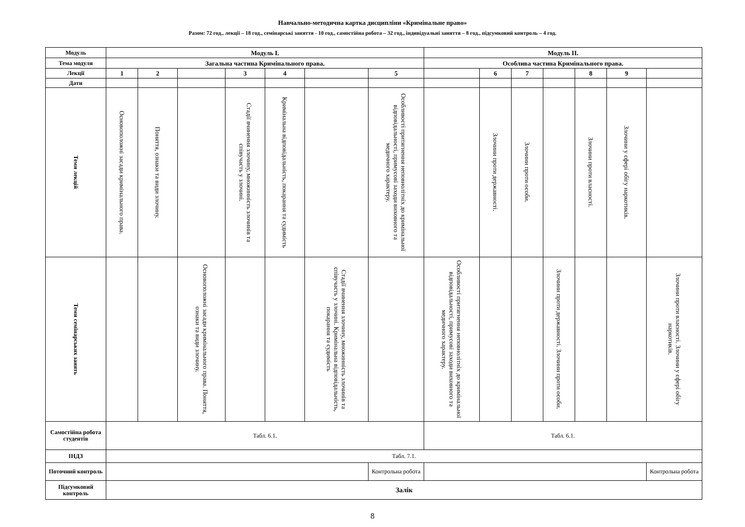Навчально-методична картка дисципліни «Кримінальне право»
Разом: 72 год., лекції – 18 год., семінарські заняття - 10 год., самостійна робота – 32 год., індивідуальні заняття – 8 год., підсумковий контроль – 4 год.
| Модуль | Модуль І. | | | | | | | Модуль ІІ. | | | | | | |
| Тема модуля | Загальна частина Кримінального права. | | | | | | | Особлива частина Кримінального права. | | | | | | |
| Лекції | 1 | 2 | | 3 | 4 | | 5 | | 6 | 7 | | 8 | 9 | |
| Дати | | | | | | | | | | | | | | |
| Теми лекцій | Основоположні засади кримінального права. | Поняття, ознаки та види злочину. | | Стадії вчинення злочину, множинність злочинів та співучасть у злочині. | Кримінальна відповідальність, покарання та судимість | | Особливості притягнення неповнолітніх до кримінальної відповідальності, примусові заходи виховного та медичного характеру. | | Злочини проти державності. | Злочини проти особи. | | Злочини проти власності. | Злочини у сфері обігу наркотиків. | |
| Теми семінарських занять | | | Основоположні засади кримінального права. Поняття, ознаки та види злочину. | | | Стадії вчинення злочину, множинність злочинів та співучасть у злочині. Кримінальна відповідальність, покарання та судимість | | Особливості притягнення неповнолітніх до кримінальної відповідальності, примусові заходи виховного та медичного характеру. | | | Злочини проти державності. Злочини проти особи. | | | Злочини проти власності. Злочини у сфері обігу наркотиків. |
| Самостійна робота студентів | Табл. 6.1. | | | | | | | Табл. 6.1. | | | | | | |
| ІНДЗ | Табл. 7.1. | | | | | | | | | | | | | |
| Поточний контроль | | | | | | | Контрольна робота | | | | | | | Контрольна робота |
| Підсумковий контроль | Залік | | | | | | | | | | | | | |
8